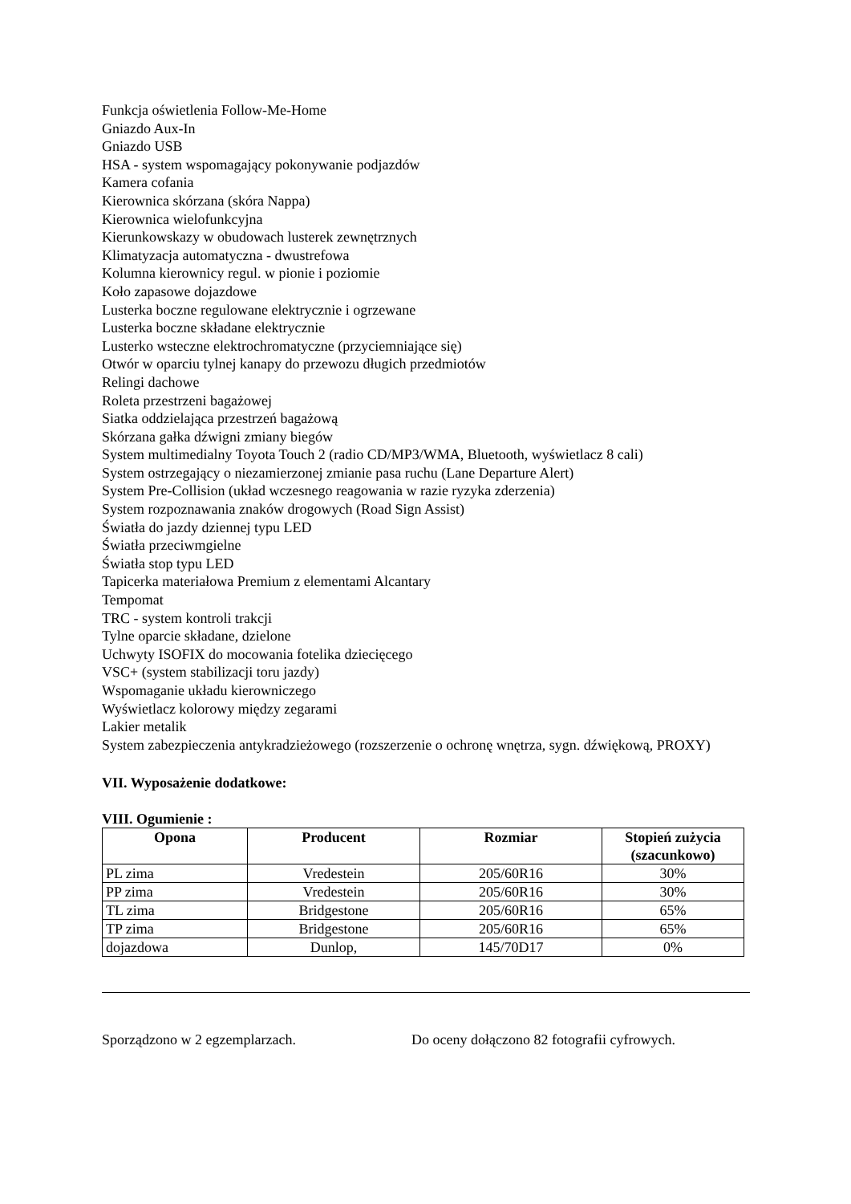Funkcja oświetlenia Follow-Me-Home
Gniazdo Aux-In
Gniazdo USB
HSA - system wspomagający pokonywanie podjazdów
Kamera cofania
Kierownica skórzana (skóra Nappa)
Kierownica wielofunkcyjna
Kierunkowskazy w obudowach lusterek zewnętrznych
Klimatyzacja automatyczna - dwustrefowa
Kolumna kierownicy regul. w pionie i poziomie
Koło zapasowe dojazdowe
Lusterka boczne regulowane elektrycznie i ogrzewane
Lusterka boczne składane elektrycznie
Lusterko wsteczne elektrochromatyczne (przyciemniające się)
Otwór w oparciu tylnej kanapy do przewozu długich przedmiotów
Relingi dachowe
Roleta przestrzeni bagażowej
Siatka oddzielająca przestrzeń bagażową
Skórzana gałka dźwigni zmiany biegów
System multimedialny Toyota Touch 2 (radio CD/MP3/WMA, Bluetooth, wyświetlacz 8 cali)
System ostrzegający o niezamierzonej zmianie pasa ruchu (Lane Departure Alert)
System Pre-Collision (układ wczesnego reagowania w razie ryzyka zderzenia)
System rozpoznawania znaków drogowych (Road Sign Assist)
Światła do jazdy dziennej typu LED
Światła przeciwmgielne
Światła stop typu LED
Tapicerka materiałowa Premium z elementami Alcantary
Tempomat
TRC - system kontroli trakcji
Tylne oparcie składane, dzielone
Uchwyty ISOFIX do mocowania fotelika dziecięcego
VSC+ (system stabilizacji toru jazdy)
Wspomaganie układu kierowniczego
Wyświetlacz kolorowy między zegarami
Lakier metalik
System zabezpieczenia antykradzieżowego (rozszerzenie o ochronę wnętrza, sygn. dźwiękową, PROXY)
VII. Wyposażenie dodatkowe:
VIII. Ogumienie :
| Opona | Producent | Rozmiar | Stopień zużycia (szacunkowo) |
| --- | --- | --- | --- |
| PL zima | Vredestein | 205/60R16 | 30% |
| PP zima | Vredestein | 205/60R16 | 30% |
| TL zima | Bridgestone | 205/60R16 | 65% |
| TP zima | Bridgestone | 205/60R16 | 65% |
| dojazdowa | Dunlop, | 145/70D17 | 0% |
Sporządzono w 2 egzemplarzach. Do oceny dołączono 82 fotografii cyfrowych.